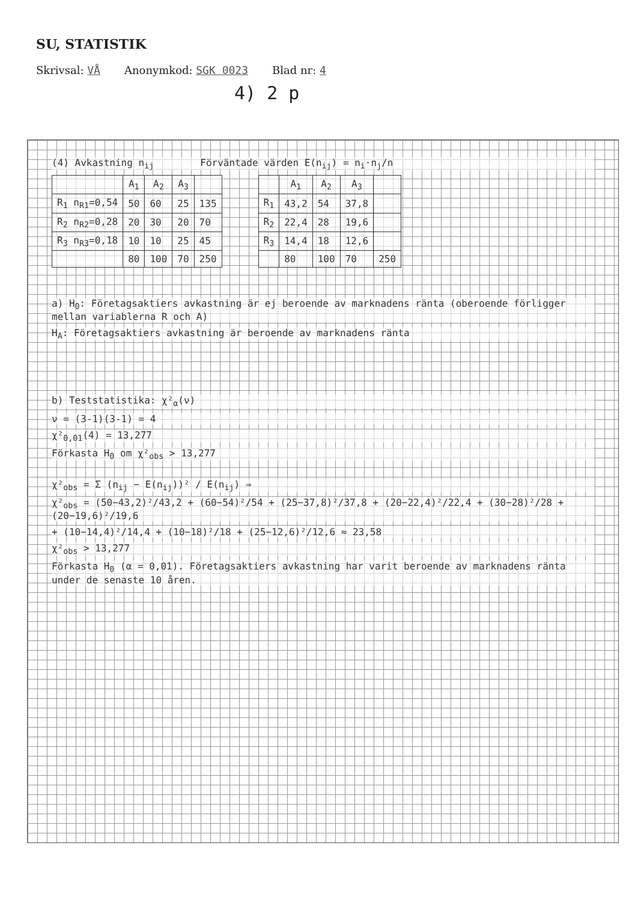SU, STATISTIK
Skrivsal: VÅ Anonymkod: SGK 0023 Blad nr: 4
4) 2 p
(4) Avkastning n<sub>ij</sub> Förväntade värden E(n<sub>ij</sub>) = n<sub>i</sub>·n<sub>j</sub>/n
| | A<sub>1</sub> | A<sub>2</sub> | A<sub>3</sub> | |
| --- | --- | --- | --- | --- |
| R<sub>1</sub> n<sub>R1</sub>=0,54 | 50 | 60 | 25 | 135 |
| R<sub>2</sub> n<sub>R2</sub>=0,28 | 20 | 30 | 20 | 70 |
| R<sub>3</sub> n<sub>R3</sub>=0,18 | 10 | 10 | 25 | 45 |
| | 80 | 100 | 70 | 250 |
| | A<sub>1</sub> | A<sub>2</sub> | A<sub>3</sub> | |
| --- | --- | --- | --- | --- |
| R<sub>1</sub> | 43,2 | 54 | 37,8 | |
| R<sub>2</sub> | 22,4 | 28 | 19,6 | |
| R<sub>3</sub> | 14,4 | 18 | 12,6 | |
| | 80 | 100 | 70 | 250 |
a) H<sub>0</sub>: Företagsaktiers avkastning är ej beroende av marknadens ränta (oberoende förligger mellan variablerna R och A)
H<sub>A</sub>: Företagsaktiers avkastning är beroende av marknadens ränta
b) Teststatistika: χ²<sub>α</sub>(ν)
ν = (3-1)(3-1) = 4
χ²<sub>0,01</sub>(4) = 13,277
Förkasta H<sub>0</sub> om χ²<sub>obs</sub> > 13,277
χ²<sub>obs</sub> = Σ (n<sub>ij</sub> − E(n<sub>ij</sub>))² / E(n<sub>ij</sub>) ⇒
χ²<sub>obs</sub> = (50−43,2)²/43,2 + (60−54)²/54 + (25−37,8)²/37,8 + (20−22,4)²/22,4 + (30−28)²/28 + (20−19,6)²/19,6
+ (10−14,4)²/14,4 + (10−18)²/18 + (25−12,6)²/12,6 ≈ 23,58
χ²<sub>obs</sub> > 13,277
Förkasta H<sub>0</sub> (α = 0,01). Företagsaktiers avkastning har varit beroende av marknadens ränta under de senaste 10 åren.